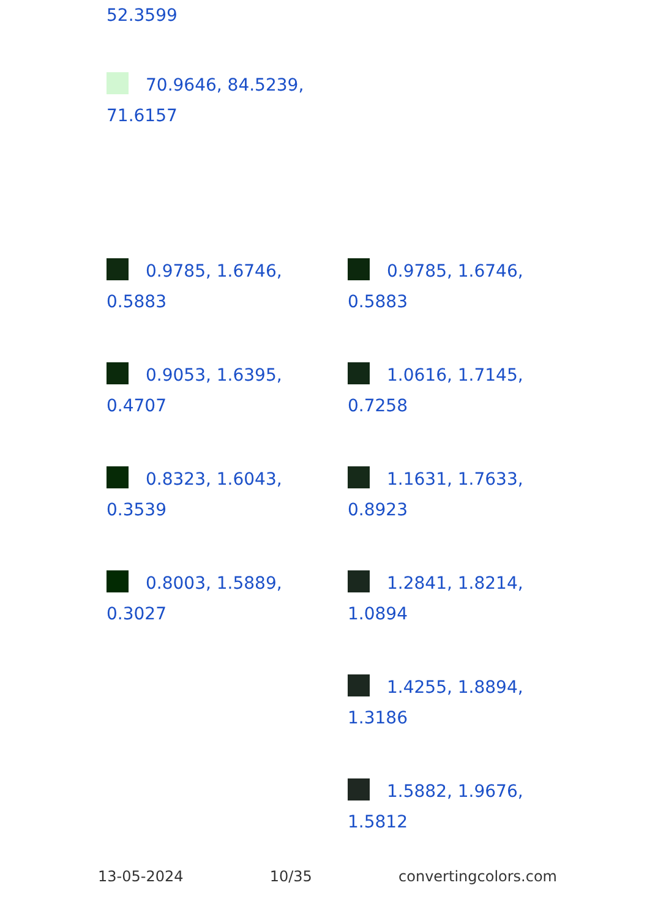52.3599
70.9646, 84.5239, 71.6157
0.9785, 1.6746, 0.5883
0.9053, 1.6395, 0.4707
0.8323, 1.6043, 0.3539
0.8003, 1.5889, 0.3027
0.9785, 1.6746, 0.5883
1.0616, 1.7145, 0.7258
1.1631, 1.7633, 0.8923
1.2841, 1.8214, 1.0894
1.4255, 1.8894, 1.3186
1.5882, 1.9676, 1.5812
13-05-2024 10/35 convertingcolors.com